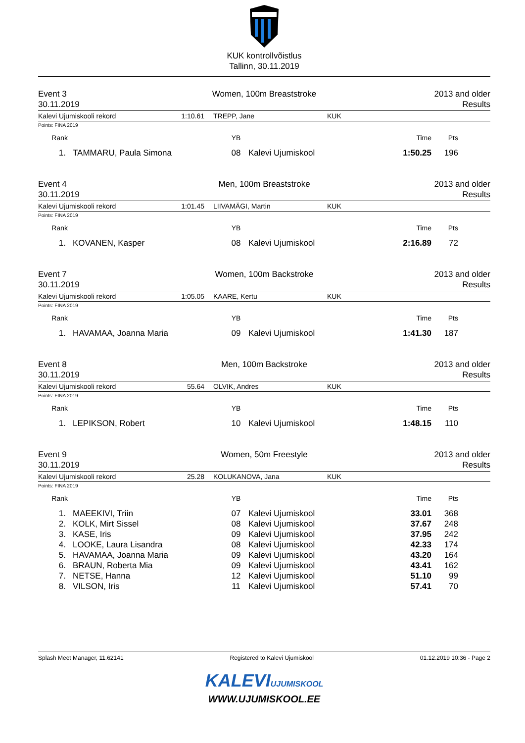KUK kontrollvõistlus
Tallinn, 30.11.2019
Event 3
30.11.2019
Women, 100m Breaststroke 2013 and older
Results
Kalevi Ujumiskooli rekord 1:10.61 TREPP, Jane KUK
Points: FINA 2019
| Rank | | YB | | Time | Pts |
| --- | --- | --- | --- | --- | --- |
| 1. | TAMMARU, Paula Simona | 08 | Kalevi Ujumiskool | 1:50.25 | 196 |
Event 4
30.11.2019
Men, 100m Breaststroke 2013 and older
Results
Kalevi Ujumiskooli rekord 1:01.45 LIIVAMÄGI, Martin KUK
Points: FINA 2019
| Rank | | YB | | Time | Pts |
| --- | --- | --- | --- | --- | --- |
| 1. | KOVANEN, Kasper | 08 | Kalevi Ujumiskool | 2:16.89 | 72 |
Event 7
30.11.2019
Women, 100m Backstroke 2013 and older
Results
Kalevi Ujumiskooli rekord 1:05.05 KAARE, Kertu KUK
Points: FINA 2019
| Rank | | YB | | Time | Pts |
| --- | --- | --- | --- | --- | --- |
| 1. | HAVAMAA, Joanna Maria | 09 | Kalevi Ujumiskool | 1:41.30 | 187 |
Event 8
30.11.2019
Men, 100m Backstroke 2013 and older
Results
Kalevi Ujumiskooli rekord 55.64 OLVIK, Andres KUK
Points: FINA 2019
| Rank | | YB | | Time | Pts |
| --- | --- | --- | --- | --- | --- |
| 1. | LEPIKSON, Robert | 10 | Kalevi Ujumiskool | 1:48.15 | 110 |
Event 9
30.11.2019
Women, 50m Freestyle 2013 and older
Results
Kalevi Ujumiskooli rekord 25.28 KOLUKANOVA, Jana KUK
Points: FINA 2019
| Rank | | YB | | Time | Pts |
| --- | --- | --- | --- | --- | --- |
| 1. | MAEEKIVI, Triin | 07 | Kalevi Ujumiskool | 33.01 | 368 |
| 2. | KOLK, Mirt Sissel | 08 | Kalevi Ujumiskool | 37.67 | 248 |
| 3. | KASE, Iris | 09 | Kalevi Ujumiskool | 37.95 | 242 |
| 4. | LOOKE, Laura Lisandra | 08 | Kalevi Ujumiskool | 42.33 | 174 |
| 5. | HAVAMAA, Joanna Maria | 09 | Kalevi Ujumiskool | 43.20 | 164 |
| 6. | BRAUN, Roberta Mia | 09 | Kalevi Ujumiskool | 43.41 | 162 |
| 7. | NETSE, Hanna | 12 | Kalevi Ujumiskool | 51.10 | 99 |
| 8. | VILSON, Iris | 11 | Kalevi Ujumiskool | 57.41 | 70 |
Splash Meet Manager, 11.62141 Registered to Kalevi Ujumiskool 01.12.2019 10:36 - Page 2
KALEVIUJUMISKOOL
WWW.UJUMISKOOL.EE